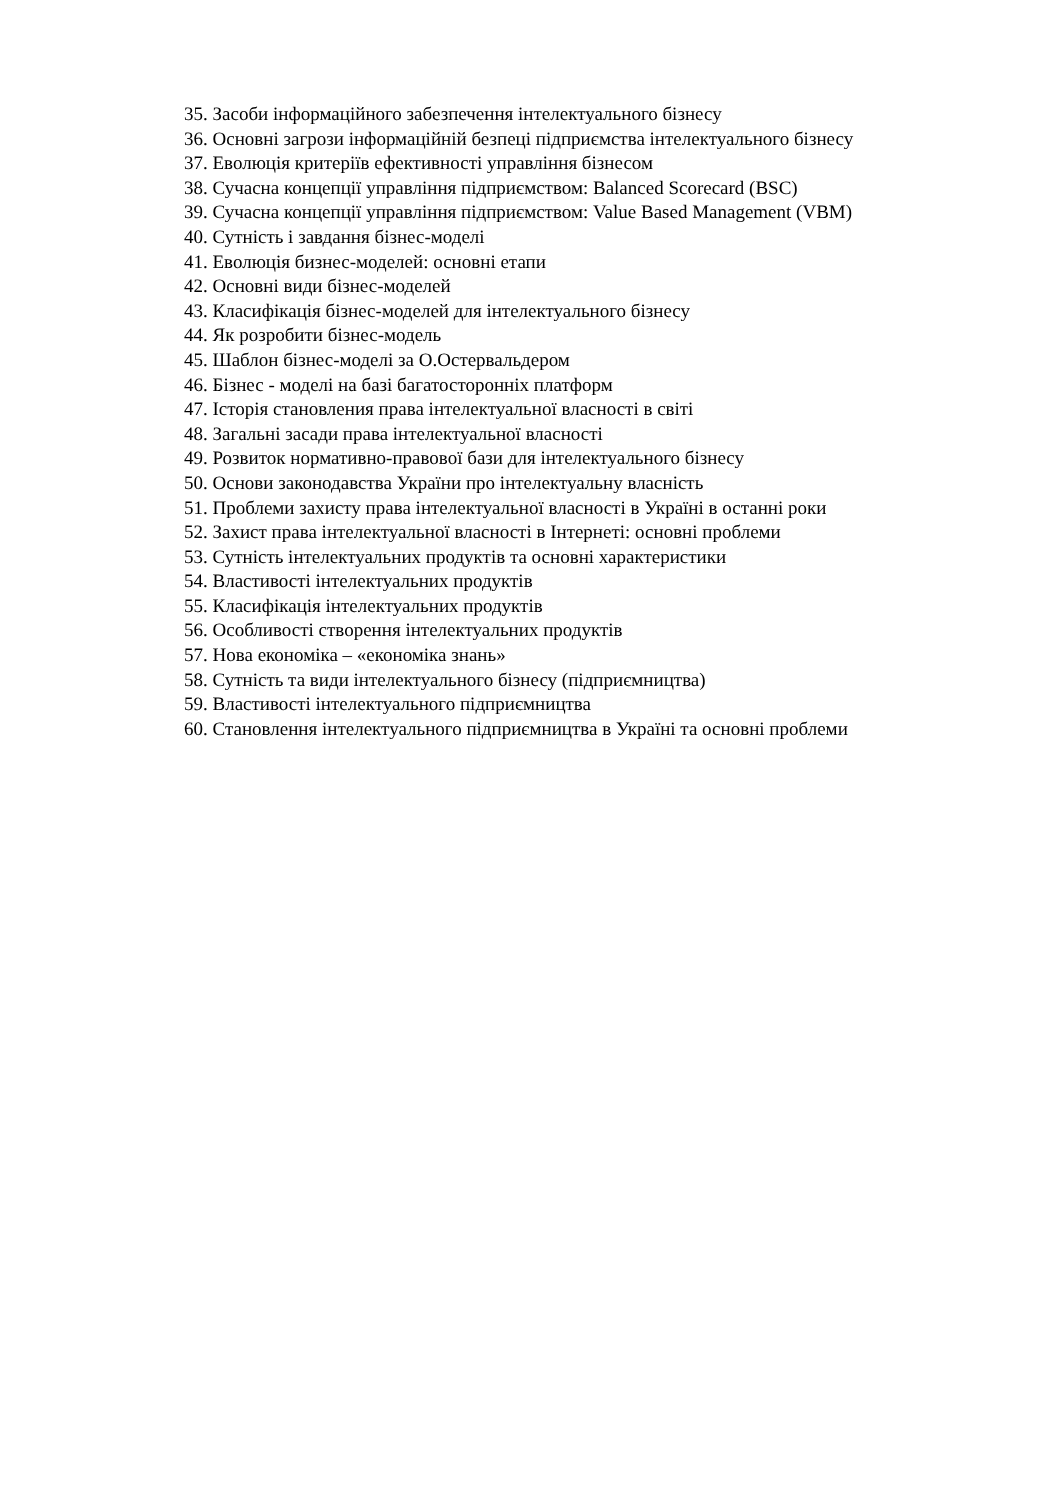35. Засоби інформаційного забезпечення інтелектуального бізнесу
36. Основні загрози інформаційній безпеці підприємства інтелектуального бізнесу
37. Еволюція критеріїв ефективності управління бізнесом
38. Сучасна концепції управління підприємством: Balanced Scorecard (BSC)
39. Сучасна концепції управління підприємством: Value Based Management (VBM)
40. Сутність і завдання бізнес-моделі
41. Еволюція бизнес-моделей: основні етапи
42. Основні види бізнес-моделей
43. Класифікація бізнес-моделей для інтелектуального бізнесу
44. Як розробити бізнес-модель
45. Шаблон бізнес-моделі за О.Остервальдером
46. Бізнес - моделі на базі багатосторонніх платформ
47. Історія становления права інтелектуальної власності в світі
48. Загальні засади права інтелектуальної власності
49. Розвиток нормативно-правової бази для інтелектуального бізнесу
50. Основи законодавства України про інтелектуальну власність
51. Проблеми захисту права інтелектуальної власності в Україні в останні роки
52. Захист права інтелектуальної власності в Інтернеті: основні проблеми
53. Сутність інтелектуальних продуктів та основні характеристики
54. Властивості інтелектуальних продуктів
55. Класифікація інтелектуальних продуктів
56. Особливості створення інтелектуальних продуктів
57. Нова економіка – «економіка знань»
58. Сутність та види інтелектуального бізнесу (підприємництва)
59. Властивості інтелектуального підприємництва
60. Становлення інтелектуального підприємництва в Україні та основні проблеми